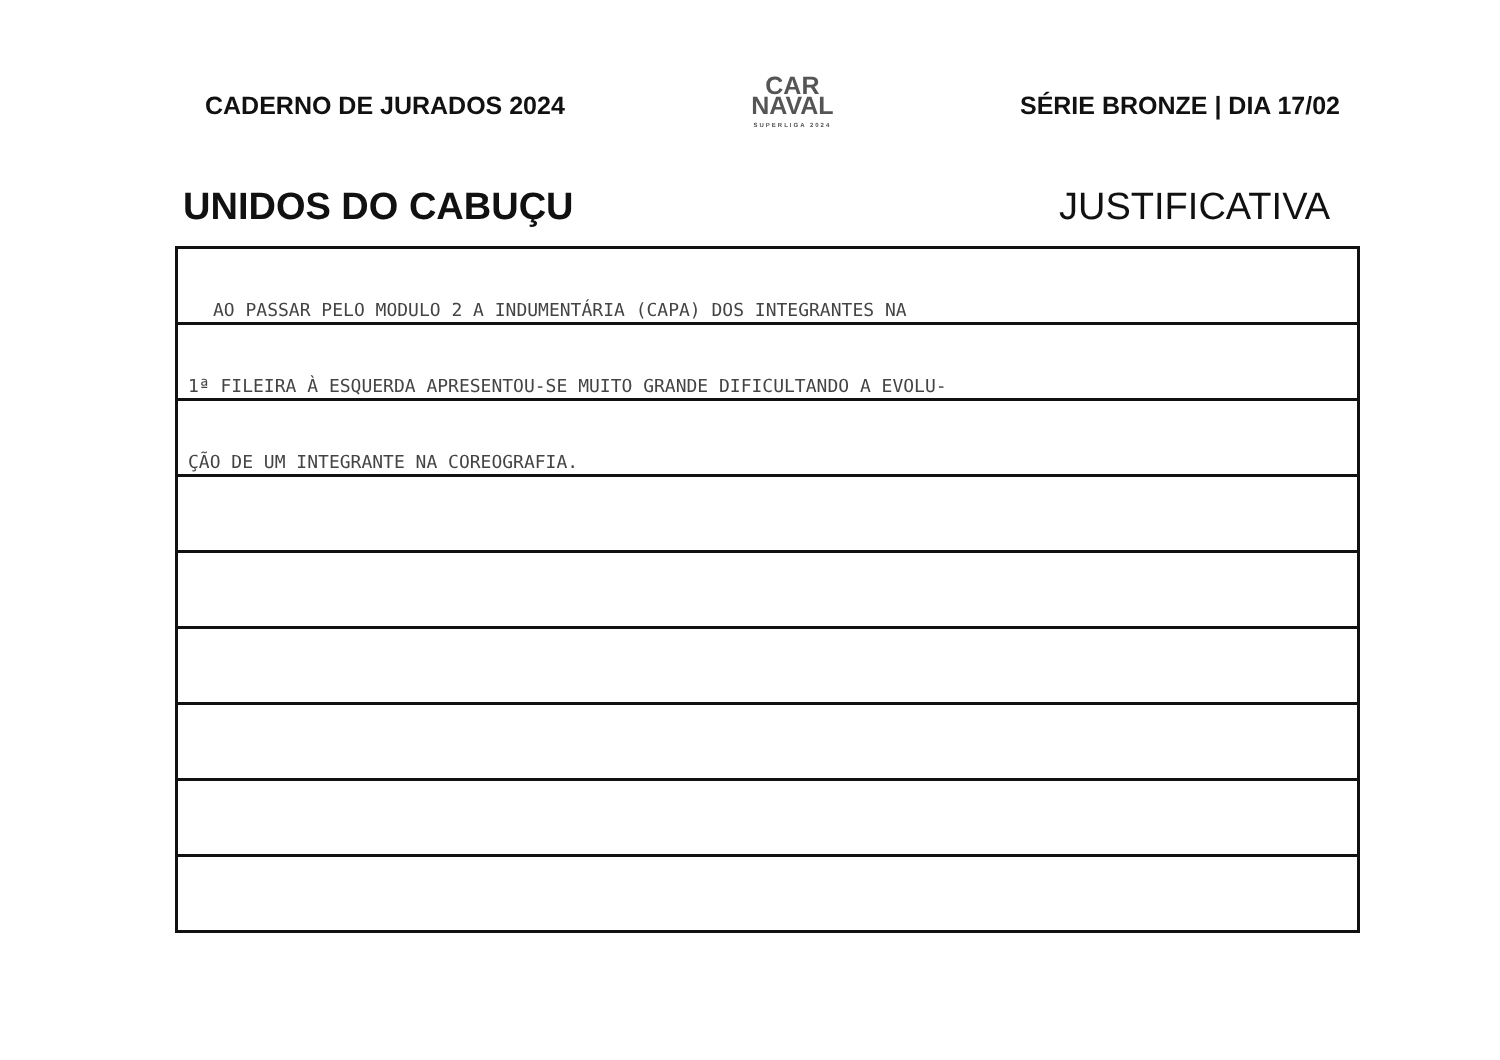CADERNO DE JURADOS 2024
CAR
NAVAL
SUPERLIGA 2024
SÉRIE BRONZE | DIA 17/02
UNIDOS DO CABUÇU JUSTIFICATIVA
AO PASSAR PELO MODULO 2 A INDUMENTÁRIA (CAPA) DOS INTEGRANTES NA
1ª FILEIRA À ESQUERDA APRESENTOU-SE MUITO GRANDE DIFICULTANDO A EVOLU-
ÇÃO DE UM INTEGRANTE NA COREOGRAFIA.